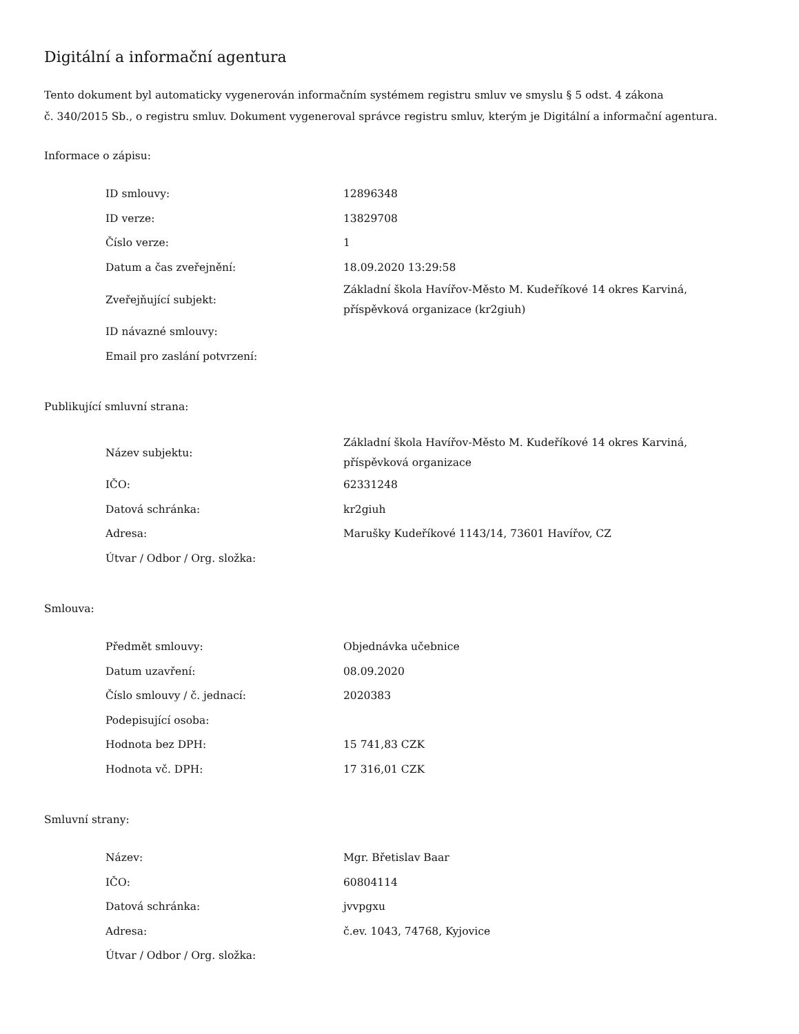Digitální a informační agentura
Tento dokument byl automaticky vygenerován informačním systémem registru smluv ve smyslu § 5 odst. 4 zákona
č. 340/2015 Sb., o registru smluv. Dokument vygeneroval správce registru smluv, kterým je Digitální a informační agentura.
Informace o zápisu:
| ID smlouvy: | 12896348 |
| ID verze: | 13829708 |
| Číslo verze: | 1 |
| Datum a čas zveřejnění: | 18.09.2020 13:29:58 |
| Zveřejňující subjekt: | Základní škola Havířov-Město M. Kudeříkové 14 okres Karviná, příspěvková organizace (kr2giuh) |
| ID návazné smlouvy: | |
| Email pro zaslání potvrzení: | |
Publikující smluvní strana:
| Název subjektu: | Základní škola Havířov-Město M. Kudeříkové 14 okres Karviná, příspěvková organizace |
| IČO: | 62331248 |
| Datová schránka: | kr2giuh |
| Adresa: | Marušky Kudeříkové 1143/14, 73601 Havířov, CZ |
| Útvar / Odbor / Org. složka: | |
Smlouva:
| Předmět smlouvy: | Objednávka učebnice |
| Datum uzavření: | 08.09.2020 |
| Číslo smlouvy / č. jednací: | 2020383 |
| Podepisující osoba: | |
| Hodnota bez DPH: | 15 741,83 CZK |
| Hodnota vč. DPH: | 17 316,01 CZK |
Smluvní strany:
| Název: | Mgr. Břetislav Baar |
| IČO: | 60804114 |
| Datová schránka: | jvvpgxu |
| Adresa: | č.ev. 1043, 74768, Kyjovice |
| Útvar / Odbor / Org. složka: | |